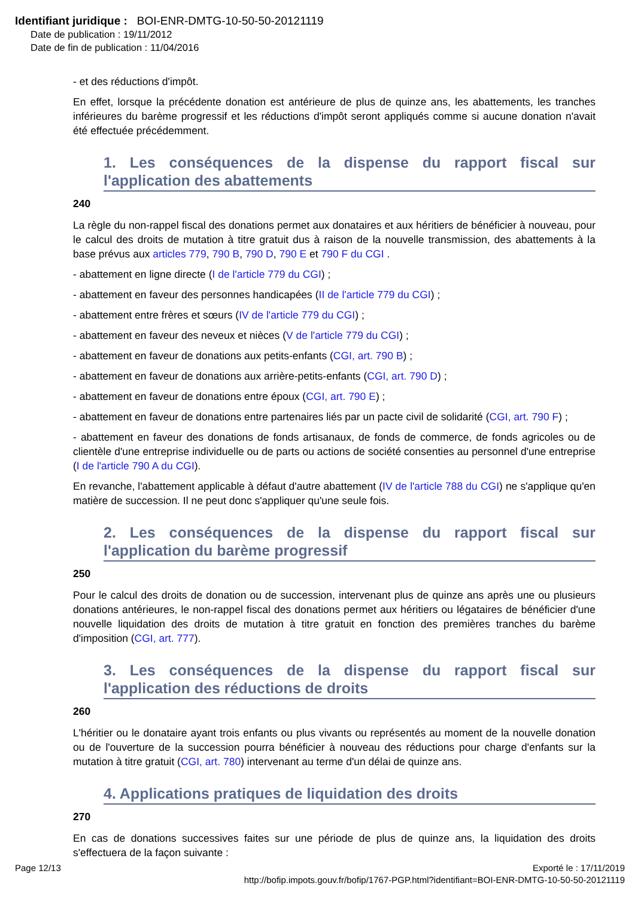Identifiant juridique : BOI-ENR-DMTG-10-50-50-20121119
Date de publication : 19/11/2012
Date de fin de publication : 11/04/2016
- et des réductions d'impôt.
En effet, lorsque la précédente donation est antérieure de plus de quinze ans, les abattements, les tranches inférieures du barème progressif et les réductions d'impôt seront appliqués comme si aucune donation n'avait été effectuée précédemment.
1. Les conséquences de la dispense du rapport fiscal sur l'application des abattements
240
La règle du non-rappel fiscal des donations permet aux donataires et aux héritiers de bénéficier à nouveau, pour le calcul des droits de mutation à titre gratuit dus à raison de la nouvelle transmission, des abattements à la base prévus aux articles 779, 790 B, 790 D, 790 E et 790 F du CGI .
- abattement en ligne directe (I de l'article 779 du CGI) ;
- abattement en faveur des personnes handicapées (II de l'article 779 du CGI) ;
- abattement entre frères et sœurs (IV de l'article 779 du CGI) ;
- abattement en faveur des neveux et nièces (V de l'article 779 du CGI) ;
- abattement en faveur de donations aux petits-enfants (CGI, art. 790 B) ;
- abattement en faveur de donations aux arrière-petits-enfants (CGI, art. 790 D) ;
- abattement en faveur de donations entre époux (CGI, art. 790 E) ;
- abattement en faveur de donations entre partenaires liés par un pacte civil de solidarité (CGI, art. 790 F) ;
- abattement en faveur des donations de fonds artisanaux, de fonds de commerce, de fonds agricoles ou de clientèle d'une entreprise individuelle ou de parts ou actions de société consenties au personnel d'une entreprise (I de l'article 790 A du CGI).
En revanche, l'abattement applicable à défaut d'autre abattement (IV de l'article 788 du CGI) ne s'applique qu'en matière de succession. Il ne peut donc s'appliquer qu'une seule fois.
2. Les conséquences de la dispense du rapport fiscal sur l'application du barème progressif
250
Pour le calcul des droits de donation ou de succession, intervenant plus de quinze ans après une ou plusieurs donations antérieures, le non-rappel fiscal des donations permet aux héritiers ou légataires de bénéficier d'une nouvelle liquidation des droits de mutation à titre gratuit en fonction des premières tranches du barème d'imposition (CGI, art. 777).
3. Les conséquences de la dispense du rapport fiscal sur l'application des réductions de droits
260
L'héritier ou le donataire ayant trois enfants ou plus vivants ou représentés au moment de la nouvelle donation ou de l'ouverture de la succession pourra bénéficier à nouveau des réductions pour charge d'enfants sur la mutation à titre gratuit (CGI, art. 780) intervenant au terme d'un délai de quinze ans.
4. Applications pratiques de liquidation des droits
270
En cas de donations successives faites sur une période de plus de quinze ans, la liquidation des droits s'effectuera de la façon suivante :
Page 12/13 Exporté le : 17/11/2019
http://bofip.impots.gouv.fr/bofip/1767-PGP.html?identifiant=BOI-ENR-DMTG-10-50-50-20121119